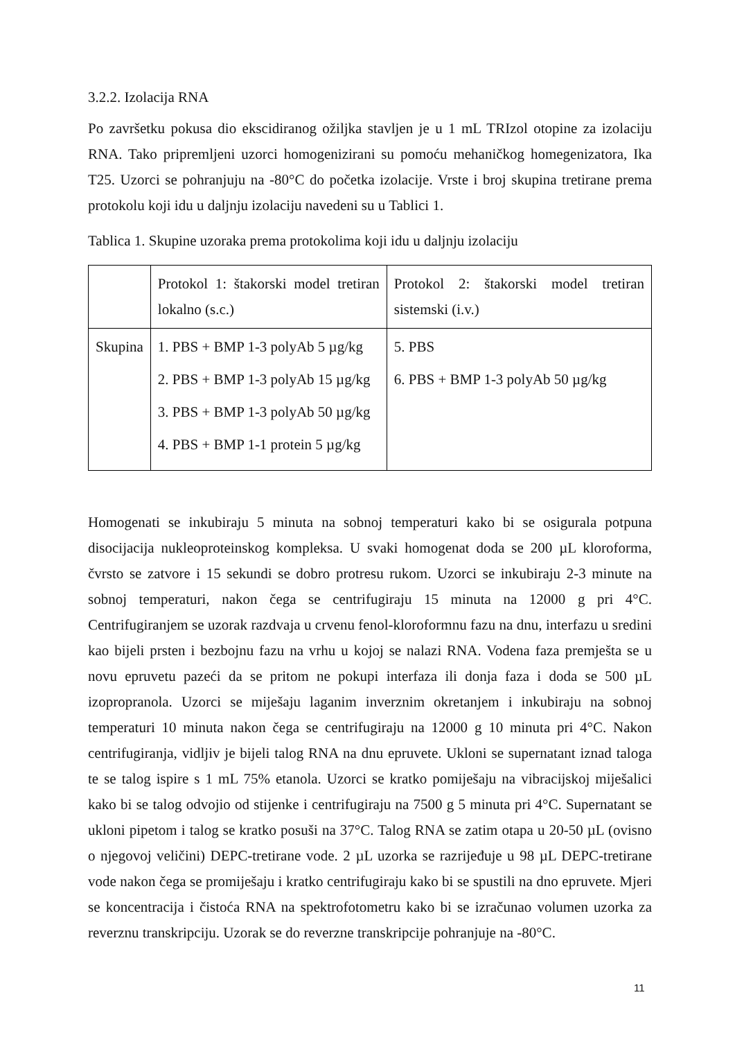3.2.2. Izolacija RNA
Po završetku pokusa dio ekscidiranog ožiljka stavljen je u 1 mL TRIzol otopine za izolaciju RNA. Tako pripremljeni uzorci homogenizirani su pomoću mehaničkog homegenizatora, Ika T25. Uzorci se pohranjuju na -80°C do početka izolacije. Vrste i broj skupina tretirane prema protokolu koji idu u daljnju izolaciju navedeni su u Tablici 1.
Tablica 1. Skupine uzoraka prema protokolima koji idu u daljnju izolaciju
| | Protokol 1: štakorski model tretiran lokalno (s.c.) | Protokol 2: štakorski model tretiran sistemski (i.v.) |
| Skupina | 1. PBS + BMP 1-3 polyAb 5 µg/kg 2. PBS + BMP 1-3 polyAb 15 µg/kg 3. PBS + BMP 1-3 polyAb 50 µg/kg 4. PBS + BMP 1-1 protein 5 µg/kg | 5. PBS 6. PBS + BMP 1-3 polyAb 50 µg/kg |
Homogenati se inkubiraju 5 minuta na sobnoj temperaturi kako bi se osigurala potpuna disocijacija nukleoproteinskog kompleksa. U svaki homogenat doda se 200 µL kloroforma, čvrsto se zatvore i 15 sekundi se dobro protresu rukom. Uzorci se inkubiraju 2-3 minute na sobnoj temperaturi, nakon čega se centrifugiraju 15 minuta na 12000 g pri 4°C. Centrifugiranjem se uzorak razdvaja u crvenu fenol-kloroformnu fazu na dnu, interfazu u sredini kao bijeli prsten i bezbojnu fazu na vrhu u kojoj se nalazi RNA. Vodena faza premješta se u novu epruvetu pazeći da se pritom ne pokupi interfaza ili donja faza i doda se 500 µL izopropranola. Uzorci se miješaju laganim inverznim okretanjem i inkubiraju na sobnoj temperaturi 10 minuta nakon čega se centrifugiraju na 12000 g 10 minuta pri 4°C. Nakon centrifugiranja, vidljiv je bijeli talog RNA na dnu epruvete. Ukloni se supernatant iznad taloga te se talog ispire s 1 mL 75% etanola. Uzorci se kratko pomiješaju na vibracijskoj miješalici kako bi se talog odvojio od stijenke i centrifugiraju na 7500 g 5 minuta pri 4°C. Supernatant se ukloni pipetom i talog se kratko posuši na 37°C. Talog RNA se zatim otapa u 20-50 µL (ovisno o njegovoj veličini) DEPC-tretirane vode. 2 µL uzorka se razrijeđuje u 98 µL DEPC-tretirane vode nakon čega se promiješaju i kratko centrifugiraju kako bi se spustili na dno epruvete. Mjeri se koncentracija i čistoća RNA na spektrofotometru kako bi se izračunao volumen uzorka za reverznu transkripciju. Uzorak se do reverzne transkripcije pohranjuje na -80°C.
11